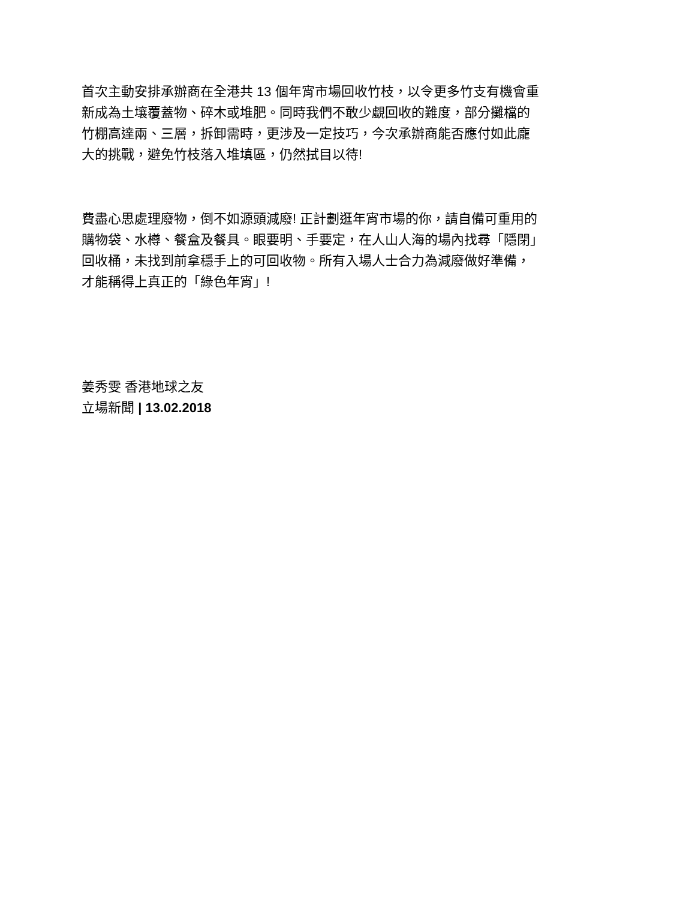首次主動安排承辦商在全港共 13 個年宵市場回收竹枝，以令更多竹支有機會重
新成為土壤覆蓋物、碎木或堆肥。同時我們不敢少覷回收的難度，部分攤檔的
竹棚高達兩、三層，拆卸需時，更涉及一定技巧，今次承辦商能否應付如此龐
大的挑戰，避免竹枝落入堆填區，仍然拭目以待!
費盡心思處理廢物，倒不如源頭減廢! 正計劃逛年宵市場的你，請自備可重用的
購物袋、水樽、餐盒及餐具。眼要明、手要定，在人山人海的場內找尋「隱閉」
回收桶，未找到前拿穩手上的可回收物。所有入場人士合力為減廢做好準備，
才能稱得上真正的「綠色年宵」!
姜秀雯 香港地球之友
立場新聞 | 13.02.2018